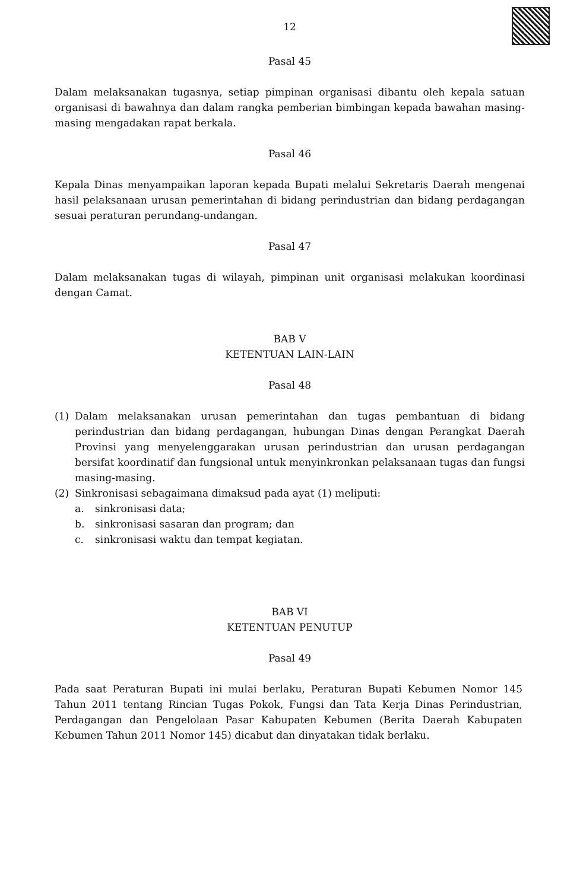12
Pasal 45
Dalam melaksanakan tugasnya, setiap pimpinan organisasi dibantu oleh kepala satuan organisasi di bawahnya dan dalam rangka pemberian bimbingan kepada bawahan masing-masing mengadakan rapat berkala.
Pasal 46
Kepala Dinas menyampaikan laporan kepada Bupati melalui Sekretaris Daerah mengenai hasil pelaksanaan urusan pemerintahan di bidang perindustrian dan bidang perdagangan sesuai peraturan perundang-undangan.
Pasal 47
Dalam melaksanakan tugas di wilayah, pimpinan unit organisasi melakukan koordinasi dengan Camat.
BAB V
KETENTUAN LAIN-LAIN
Pasal 48
(1) Dalam melaksanakan urusan pemerintahan dan tugas pembantuan di bidang perindustrian dan bidang perdagangan, hubungan Dinas dengan Perangkat Daerah Provinsi yang menyelenggarakan urusan perindustrian dan urusan perdagangan bersifat koordinatif dan fungsional untuk menyinkronkan pelaksanaan tugas dan fungsi masing-masing.
(2) Sinkronisasi sebagaimana dimaksud pada ayat (1) meliputi:
a. sinkronisasi data;
b. sinkronisasi sasaran dan program; dan
c. sinkronisasi waktu dan tempat kegiatan.
BAB VI
KETENTUAN PENUTUP
Pasal 49
Pada saat Peraturan Bupati ini mulai berlaku, Peraturan Bupati Kebumen Nomor 145 Tahun 2011 tentang Rincian Tugas Pokok, Fungsi dan Tata Kerja Dinas Perindustrian, Perdagangan dan Pengelolaan Pasar Kabupaten Kebumen (Berita Daerah Kabupaten Kebumen Tahun 2011 Nomor 145) dicabut dan dinyatakan tidak berlaku.